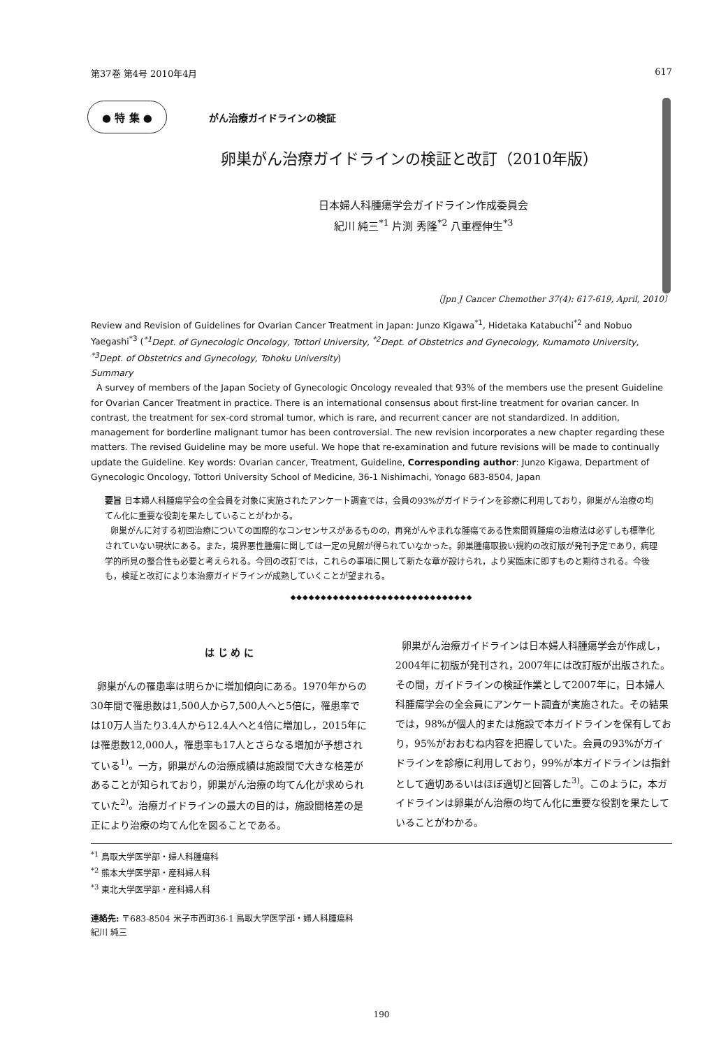第37巻 第4号 2010年4月 617
● 特 集 ● がん治療ガイドラインの検証
卵巣がん治療ガイドラインの検証と改訂（2010年版）
日本婦人科腫瘍学会ガイドライン作成委員会
紀川 純三<sup>*1</sup> 片渕 秀隆<sup>*2</sup> 八重樫伸生<sup>*3</sup>
〔Jpn J Cancer Chemother 37(4): 617-619, April, 2010〕
Review and Revision of Guidelines for Ovarian Cancer Treatment in Japan: Junzo Kigawa<sup>*1</sup>, Hidetaka Katabuchi<sup>*2</sup> and Nobuo Yaegashi<sup>*3</sup> (<sup>*1</sup>Dept. of Gynecologic Oncology, Tottori University, <sup>*2</sup>Dept. of Obstetrics and Gynecology, Kumamoto University, <sup>*3</sup>Dept. of Obstetrics and Gynecology, Tohoku University)
Summary
A survey of members of the Japan Society of Gynecologic Oncology revealed that 93% of the members use the present Guideline for Ovarian Cancer Treatment in practice. There is an international consensus about first-line treatment for ovarian cancer. In contrast, the treatment for sex-cord stromal tumor, which is rare, and recurrent cancer are not standardized. In addition, management for borderline malignant tumor has been controversial. The new revision incorporates a new chapter regarding these matters. The revised Guideline may be more useful. We hope that re-examination and future revisions will be made to continually update the Guideline. Key words: Ovarian cancer, Treatment, Guideline, Corresponding author: Junzo Kigawa, Department of Gynecologic Oncology, Tottori University School of Medicine, 36-1 Nishimachi, Yonago 683-8504, Japan
要旨 日本婦人科腫瘍学会の全会員を対象に実施されたアンケート調査では，会員の93%がガイドラインを診療に利用しており，卵巣がん治療の均てん化に重要な役割を果たしていることがわかる。
卵巣がんに対する初回治療についての国際的なコンセンサスがあるものの，再発がんやまれな腫瘍である性索間質腫瘍の治療法は必ずしも標準化されていない現状にある。また，境界悪性腫瘍に関しては一定の見解が得られていなかった。卵巣腫瘍取扱い規約の改訂版が発刊予定であり，病理学的所見の整合性も必要と考えられる。今回の改訂では，これらの事項に関して新たな章が設けられ，より実臨床に即すものと期待される。今後も，検証と改訂により本治療ガイドラインが成熟していくことが望まれる。
◆◆◆◆◆◆◆◆◆◆◆◆◆◆◆◆◆◆◆◆◆◆◆◆◆◆◆◆◆◆
は じ め に
卵巣がんの罹患率は明らかに増加傾向にある。1970年からの30年間で罹患数は1,500人から7,500人へと5倍に，罹患率では10万人当たり3.4人から12.4人へと4倍に増加し，2015年には罹患数12,000人，罹患率も17人とさらなる増加が予想されている<sup>1)</sup>。一方，卵巣がんの治療成績は施設間で大きな格差があることが知られており，卵巣がん治療の均てん化が求められていた<sup>2)</sup>。治療ガイドラインの最大の目的は，施設間格差の是正により治療の均てん化を図ることである。
卵巣がん治療ガイドラインは日本婦人科腫瘍学会が作成し，2004年に初版が発刊され，2007年には改訂版が出版された。その間，ガイドラインの検証作業として2007年に，日本婦人科腫瘍学会の全会員にアンケート調査が実施された。その結果では，98%が個人的または施設で本ガイドラインを保有しており，95%がおおむね内容を把握していた。会員の93%がガイドラインを診療に利用しており，99%が本ガイドラインは指針として適切あるいはほぼ適切と回答した<sup>3)</sup>。このように，本ガイドラインは卵巣がん治療の均てん化に重要な役割を果たしていることがわかる。
<sup>*1</sup> 鳥取大学医学部・婦人科腫瘍科
<sup>*2</sup> 熊本大学医学部・産科婦人科
<sup>*3</sup> 東北大学医学部・産科婦人科
連絡先: 〒683-8504 米子市西町36-1 鳥取大学医学部・婦人科腫瘍科
紀川 純三
190